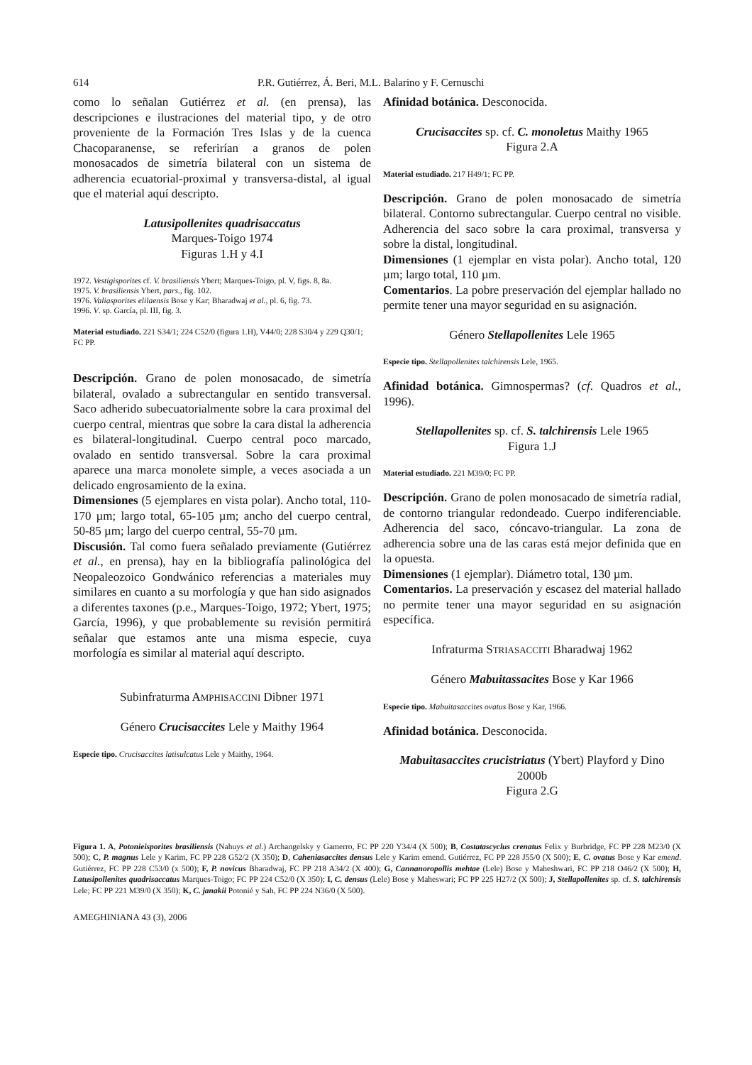614 P.R. Gutiérrez, Á. Beri, M.L. Balarino y F. Cernuschi
como lo señalan Gutiérrez et al. (en prensa), las descripciones e ilustraciones del material tipo, y de otro proveniente de la Formación Tres Islas y de la cuenca Chacoparanense, se referirían a granos de polen monosacados de simetría bilateral con un sistema de adherencia ecuatorial-proximal y transversa-distal, al igual que el material aquí descripto.
Latusipollenites quadrisaccatus
Marques-Toigo 1974
Figuras 1.H y 4.I
1972. Vestigisporites cf. V. brasiliensis Ybert; Marques-Toigo, pl. V, figs. 8, 8a.
1975. V. brasiliensis Ybert, pars., fig. 102.
1976. Valiasporites elilaensis Bose y Kar; Bharadwaj et al., pl. 6, fig. 73.
1996. V. sp. García, pl. III, fig. 3.
Material estudiado. 221 S34/1; 224 C52/0 (figura 1.H), V44/0; 228 S30/4 y 229 Q30/1; FC PP.
Descripción. Grano de polen monosacado, de simetría bilateral, ovalado a subrectangular en sentido transversal. Saco adherido subecuatorialmente sobre la cara proximal del cuerpo central, mientras que sobre la cara distal la adherencia es bilateral-longitudinal. Cuerpo central poco marcado, ovalado en sentido transversal. Sobre la cara proximal aparece una marca monolete simple, a veces asociada a un delicado engrosamiento de la exina.
Dimensiones (5 ejemplares en vista polar). Ancho total, 110-170 µm; largo total, 65-105 µm; ancho del cuerpo central, 50-85 µm; largo del cuerpo central, 55-70 µm.
Discusión. Tal como fuera señalado previamente (Gutiérrez et al., en prensa), hay en la bibliografía palinológica del Neopaleozoico Gondwánico referencias a materiales muy similares en cuanto a su morfología y que han sido asignados a diferentes taxones (p.e., Marques-Toigo, 1972; Ybert, 1975; García, 1996), y que probablemente su revisión permitirá señalar que estamos ante una misma especie, cuya morfología es similar al material aquí descripto.
Subinfraturma AMPHISACCINI Dibner 1971
Género Crucisaccites Lele y Maithy 1964
Especie tipo. Crucisaccites latisulcatus Lele y Maithy, 1964.
Afinidad botánica. Desconocida.
Crucisaccites sp. cf. C. monoletus Maithy 1965
Figura 2.A
Material estudiado. 217 H49/1; FC PP.
Descripción. Grano de polen monosacado de simetría bilateral. Contorno subrectangular. Cuerpo central no visible. Adherencia del saco sobre la cara proximal, transversa y sobre la distal, longitudinal.
Dimensiones (1 ejemplar en vista polar). Ancho total, 120 µm; largo total, 110 µm.
Comentarios. La pobre preservación del ejemplar hallado no permite tener una mayor seguridad en su asignación.
Género Stellapollenites Lele 1965
Especie tipo. Stellapollenites talchirensis Lele, 1965.
Afinidad botánica. Gimnospermas? (cf. Quadros et al., 1996).
Stellapollenites sp. cf. S. talchirensis Lele 1965
Figura 1.J
Material estudiado. 221 M39/0; FC PP.
Descripción. Grano de polen monosacado de simetría radial, de contorno triangular redondeado. Cuerpo indiferenciable. Adherencia del saco, cóncavo-triangular. La zona de adherencia sobre una de las caras está mejor definida que en la opuesta.
Dimensiones (1 ejemplar). Diámetro total, 130 µm.
Comentarios. La preservación y escasez del material hallado no permite tener una mayor seguridad en su asignación específica.
Infraturma STRIASACCITI Bharadwaj 1962
Género Mabuitassacites Bose y Kar 1966
Especie tipo. Mabuitasaccites ovatus Bose y Kar, 1966.
Afinidad botánica. Desconocida.
Mabuitasaccites crucistriatus (Ybert) Playford y Dino 2000b
Figura 2.G
Figura 1. A, Potonieisporites brasiliensis (Nahuys et al.) Archangelsky y Gamerro, FC PP 220 Y34/4 (X 500); B, Costatascyclus crenatus Felix y Burbridge, FC PP 228 M23/0 (X 500); C, P. magnus Lele y Karim, FC PP 228 G52/2 (X 350); D, Caheniasaccites densus Lele y Karim emend. Gutiérrez, FC PP 228 J55/0 (X 500); E, C. ovatus Bose y Kar emend. Gutiérrez, FC PP 228 C53/0 (x 500); F, P. novicus Bharadwaj, FC PP 218 A34/2 (X 400); G, Cannanoropollis mehtae (Lele) Bose y Maheshwari, FC PP 218 O46/2 (X 500); H, Latusipollenites quadrisaccatus Marques-Toigo; FC PP 224 C52/0 (X 350); I, C. densus (Lele) Bose y Maheswari; FC PP 225 H27/2 (X 500); J, Stellapollenites sp. cf. S. talchirensis Lele; FC PP 221 M39/0 (X 350); K, C. janakii Potonié y Sah, FC PP 224 N36/0 (X 500).
AMEGHINIANA 43 (3), 2006